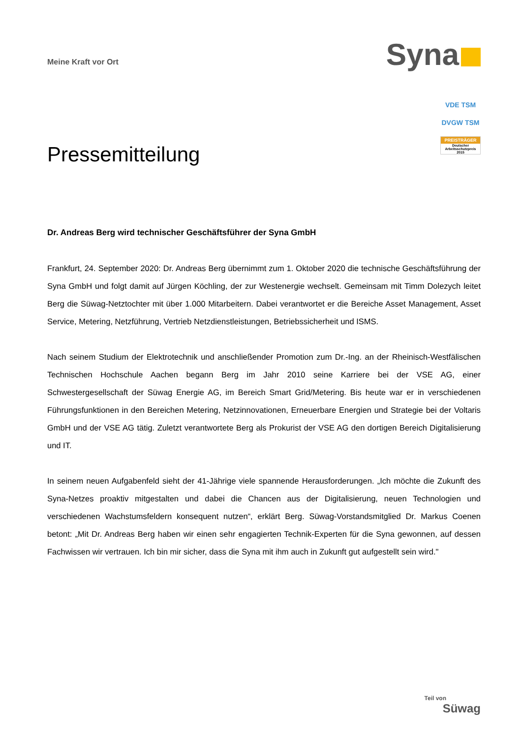Meine Kraft vor Ort
Syna
VDE TSM
DVGW TSM
PREISTRÄGER
Deutscher Arbeitsschutzpreis 2015
Pressemitteilung
Dr. Andreas Berg wird technischer Geschäftsführer der Syna GmbH
Frankfurt, 24. September 2020: Dr. Andreas Berg übernimmt zum 1. Oktober 2020 die technische Geschäftsführung der Syna GmbH und folgt damit auf Jürgen Köchling, der zur Westenergie wechselt. Gemeinsam mit Timm Dolezych leitet Berg die Süwag-Netztochter mit über 1.000 Mitarbeitern. Dabei verantwortet er die Bereiche Asset Management, Asset Service, Metering, Netzführung, Vertrieb Netzdienstleistungen, Betriebssicherheit und ISMS.
Nach seinem Studium der Elektrotechnik und anschließender Promotion zum Dr.-Ing. an der Rheinisch-Westfälischen Technischen Hochschule Aachen begann Berg im Jahr 2010 seine Karriere bei der VSE AG, einer Schwestergesellschaft der Süwag Energie AG, im Bereich Smart Grid/Metering. Bis heute war er in verschiedenen Führungsfunktionen in den Bereichen Metering, Netzinnovationen, Erneuerbare Energien und Strategie bei der Voltaris GmbH und der VSE AG tätig. Zuletzt verantwortete Berg als Prokurist der VSE AG den dortigen Bereich Digitalisierung und IT.
In seinem neuen Aufgabenfeld sieht der 41-Jährige viele spannende Herausforderungen. „Ich möchte die Zukunft des Syna-Netzes proaktiv mitgestalten und dabei die Chancen aus der Digitalisierung, neuen Technologien und verschiedenen Wachstumsfeldern konsequent nutzen“, erklärt Berg. Süwag-Vorstandsmitglied Dr. Markus Coenen betont: „Mit Dr. Andreas Berg haben wir einen sehr engagierten Technik-Experten für die Syna gewonnen, auf dessen Fachwissen wir vertrauen. Ich bin mir sicher, dass die Syna mit ihm auch in Zukunft gut aufgestellt sein wird."
Teil von
Süwag